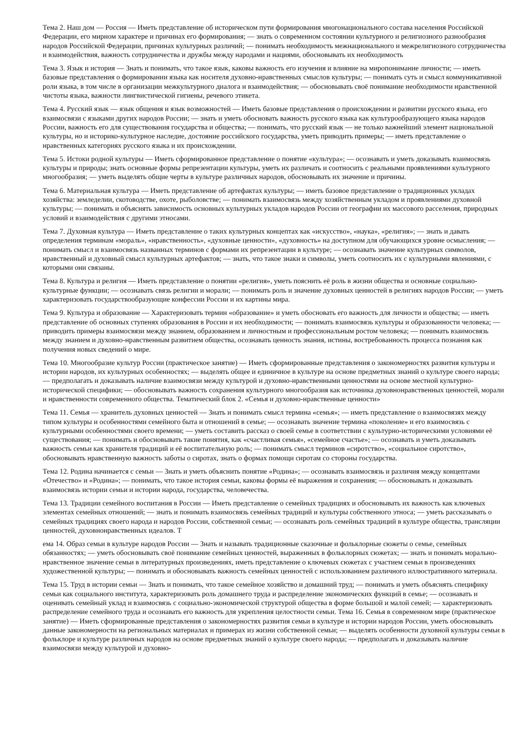Тема 2. Наш дом — Россия — Иметь представление об историческом пути формирования многонационального состава населения Российской Федерации, его мирном характере и причинах его формирования; — знать о современном состоянии культурного и религиозного разнообразия народов Российской Федерации, причинах культурных различий; — понимать необходимость межнационального и межрелигиозного сотрудничества и взаимодействия, важность сотрудничества и дружбы между народами и нациями, обосновывать их необходимость
Тема 3. Язык и история — Знать и понимать, что такое язык, каковы важность его изучения и влияние на миропонимание личности; — иметь базовые представления о формировании языка как носителя духовно-нравственных смыслов культуры; — понимать суть и смысл коммуникативной роли языка, в том числе в организации межкультурного диалога и взаимодействия; — обосновывать своё понимание необходимости нравственной чистоты языка, важности лингвистической гигиены, речевого этикета.
Тема 4. Русский язык — язык общения и язык возможностей — Иметь базовые представления о происхождении и развитии русского языка, его взаимосвязи с языками других народов России; — знать и уметь обосновать важность русского языка как культурообразующего языка народов России, важность его для существования государства и общества; — понимать, что русский язык — не только важнейший элемент национальной культуры, но и историко-культурное наследие, достояние российского государства, уметь приводить примеры; — иметь представление о нравственных категориях русского языка и их происхождении.
Тема 5. Истоки родной культуры — Иметь сформированное представление о понятие «культура»; — осознавать и уметь доказывать взаимосвязь культуры и природы; знать основные формы репрезентации культуры, уметь их различать и соотносить с реальными проявлениями культурного многообразия; — уметь выделять общие черты в культуре различных народов, обосновывать их значение и причины.
Тема 6. Материальная культура — Иметь представление об артефактах культуры; — иметь базовое представление о традиционных укладах хозяйства: земледелии, скотоводстве, охоте, рыболовстве; — понимать взаимосвязь между хозяйственным укладом и проявлениями духовной культуры; — понимать и объяснять зависимость основных культурных укладов народов России от географии их массового расселения, природных условий и взаимодействия с другими этносами.
Тема 7. Духовная культура — Иметь представление о таких культурных концептах как «искусство», «наука», «религия»; — знать и давать определения терминам «мораль», «нравственность», «духовные ценности», «духовность» на доступном для обучающихся уровне осмысления; — понимать смысл и взаимосвязь названных терминов с формами их репрезентации в культуре; — осознавать значение культурных символов, нравственный и духовный смысл культурных артефактов; — знать, что такое знаки и символы, уметь соотносить их с культурными явлениями, с которыми они связаны.
Тема 8. Культура и религия — Иметь представление о понятии «религия», уметь пояснить её роль в жизни общества и основные социально-культурные функции; — осознавать связь религии и морали; — понимать роль и значение духовных ценностей в религиях народов России; — уметь характеризовать государствообразующие конфессии России и их картины мира.
Тема 9. Культура и образование — Характеризовать термин «образование» и уметь обосновать его важность для личности и общества; — иметь представление об основных ступенях образования в России и их необходимости; — понимать взаимосвязь культуры и образованности человека; — приводить примеры взаимосвязи между знанием, образованием и личностным и профессиональным ростом человека; — понимать взаимосвязь между знанием и духовно-нравственным развитием общества, осознавать ценность знания, истины, востребованность процесса познания как получения новых сведений о мире.
Тема 10. Многообразие культур России (практическое занятие) — Иметь сформированные представления о закономерностях развития культуры и истории народов, их культурных особенностях; — выделять общее и единичное в культуре на основе предметных знаний о культуре своего народа; — предполагать и доказывать наличие взаимосвязи между культурой и духовно-нравственными ценностями на основе местной культурно-исторической специфики; — обосновывать важность сохранения культурного многообразия как источника духовнонравственных ценностей, морали и нравственности современного общества. Тематический блок 2. «Семья и духовно-нравственные ценности»
Тема 11. Семья — хранитель духовных ценностей — Знать и понимать смысл термина «семья»; — иметь представление о взаимосвязях между типом культуры и особенностями семейного быта и отношений в семье; — осознавать значение термина «поколение» и его взаимосвязь с культурными особенностями своего времени; — уметь составить рассказ о своей семье в соответствии с культурно-историческими условиями её существования; — понимать и обосновывать такие понятия, как «счастливая семья», «семейное счастье»; — осознавать и уметь доказывать важность семьи как хранителя традиций и её воспитательную роль; — понимать смысл терминов «сиротство», «социальное сиротство», обосновывать нравственную важность заботы о сиротах, знать о формах помощи сиротам со стороны государства.
Тема 12. Родина начинается с семьи — Знать и уметь объяснить понятие «Родина»; — осознавать взаимосвязь и различия между концептами «Отечество» и «Родина»; — понимать, что такое история семьи, каковы формы её выражения и сохранения; — обосновывать и доказывать взаимосвязь истории семьи и истории народа, государства, человечества.
Тема 13. Традиции семейного воспитания в России — Иметь представление о семейных традициях и обосновывать их важность как ключевых элементах семейных отношений; — знать и понимать взаимосвязь семейных традиций и культуры собственного этноса; — уметь рассказывать о семейных традициях своего народа и народов России, собственной семьи; — осознавать роль семейных традиций в культуре общества, трансляции ценностей, духовнонравственных идеалов. Т
ема 14. Образ семьи в культуре народов России — Знать и называть традиционные сказочные и фольклорные сюжеты о семье, семейных обязанностях; — уметь обосновывать своё понимание семейных ценностей, выраженных в фольклорных сюжетах; — знать и понимать морально-нравственное значение семьи в литературных произведениях, иметь представление о ключевых сюжетах с участием семьи в произведениях художественной культуры; — понимать и обосновывать важность семейных ценностей с использованием различного иллюстративного материала.
Тема 15. Труд в истории семьи — Знать и понимать, что такое семейное хозяйство и домашний труд; — понимать и уметь объяснять специфику семьи как социального института, характеризовать роль домашнего труда и распределение экономических функций в семье; — осознавать и оценивать семейный уклад и взаимосвязь с социально-экономической структурой общества в форме большой и малой семей; — характеризовать распределение семейного труда и осознавать его важность для укрепления целостности семьи. Тема 16. Семья в современном мире (практическое занятие) — Иметь сформированные представления о закономерностях развития семьи в культуре и истории народов России, уметь обосновывать данные закономерности на региональных материалах и примерах из жизни собственной семьи; — выделять особенности духовной культуры семьи в фольклоре и культуре различных народов на основе предметных знаний о культуре своего народа; — предполагать и доказывать наличие взаимосвязи между культурой и духовно-